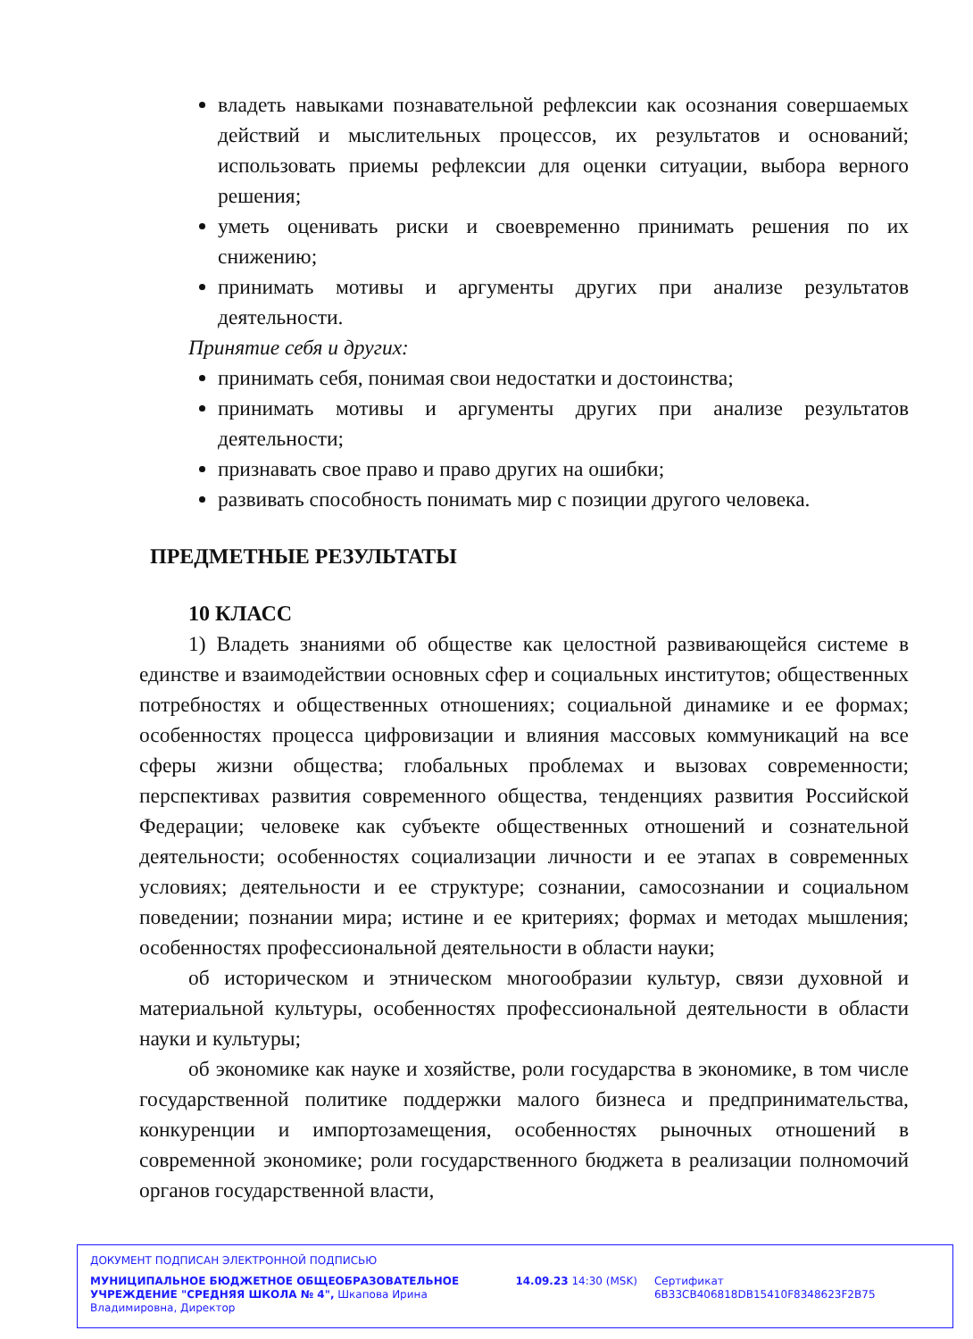владеть навыками познавательной рефлексии как осознания совершаемых действий и мыслительных процессов, их результатов и оснований; использовать приемы рефлексии для оценки ситуации, выбора верного решения;
уметь оценивать риски и своевременно принимать решения по их снижению;
принимать мотивы и аргументы других при анализе результатов деятельности.
Принятие себя и других:
принимать себя, понимая свои недостатки и достоинства;
принимать мотивы и аргументы других при анализе результатов деятельности;
признавать свое право и право других на ошибки;
развивать способность понимать мир с позиции другого человека.
ПРЕДМЕТНЫЕ РЕЗУЛЬТАТЫ
10 КЛАСС
1) Владеть знаниями об обществе как целостной развивающейся системе в единстве и взаимодействии основных сфер и социальных институтов; общественных потребностях и общественных отношениях; социальной динамике и ее формах; особенностях процесса цифровизации и влияния массовых коммуникаций на все сферы жизни общества; глобальных проблемах и вызовах современности; перспективах развития современного общества, тенденциях развития Российской Федерации; человеке как субъекте общественных отношений и сознательной деятельности; особенностях социализации личности и ее этапах в современных условиях; деятельности и ее структуре; сознании, самосознании и социальном поведении; познании мира; истине и ее критериях; формах и методах мышления; особенностях профессиональной деятельности в области науки;
об историческом и этническом многообразии культур, связи духовной и материальной культуры, особенностях профессиональной деятельности в области науки и культуры;
об экономике как науке и хозяйстве, роли государства в экономике, в том числе государственной политике поддержки малого бизнеса и предпринимательства, конкуренции и импортозамещения, особенностях рыночных отношений в современной экономике; роли государственного бюджета в реализации полномочий органов государственной власти,
ДОКУМЕНТ ПОДПИСАН ЭЛЕКТРОННОЙ ПОДПИСЬЮ
МУНИЦИПАЛЬНОЕ БЮДЖЕТНОЕ ОБЩЕОБРАЗОВАТЕЛЬНОЕ УЧРЕЖДЕНИЕ "СРЕДНЯЯ ШКОЛА № 4", Шкапова Ирина Владимировна, Директор
14.09.23 14:30 (MSK) Сертификат 6B33CB406818DB15410F8348623F2B75